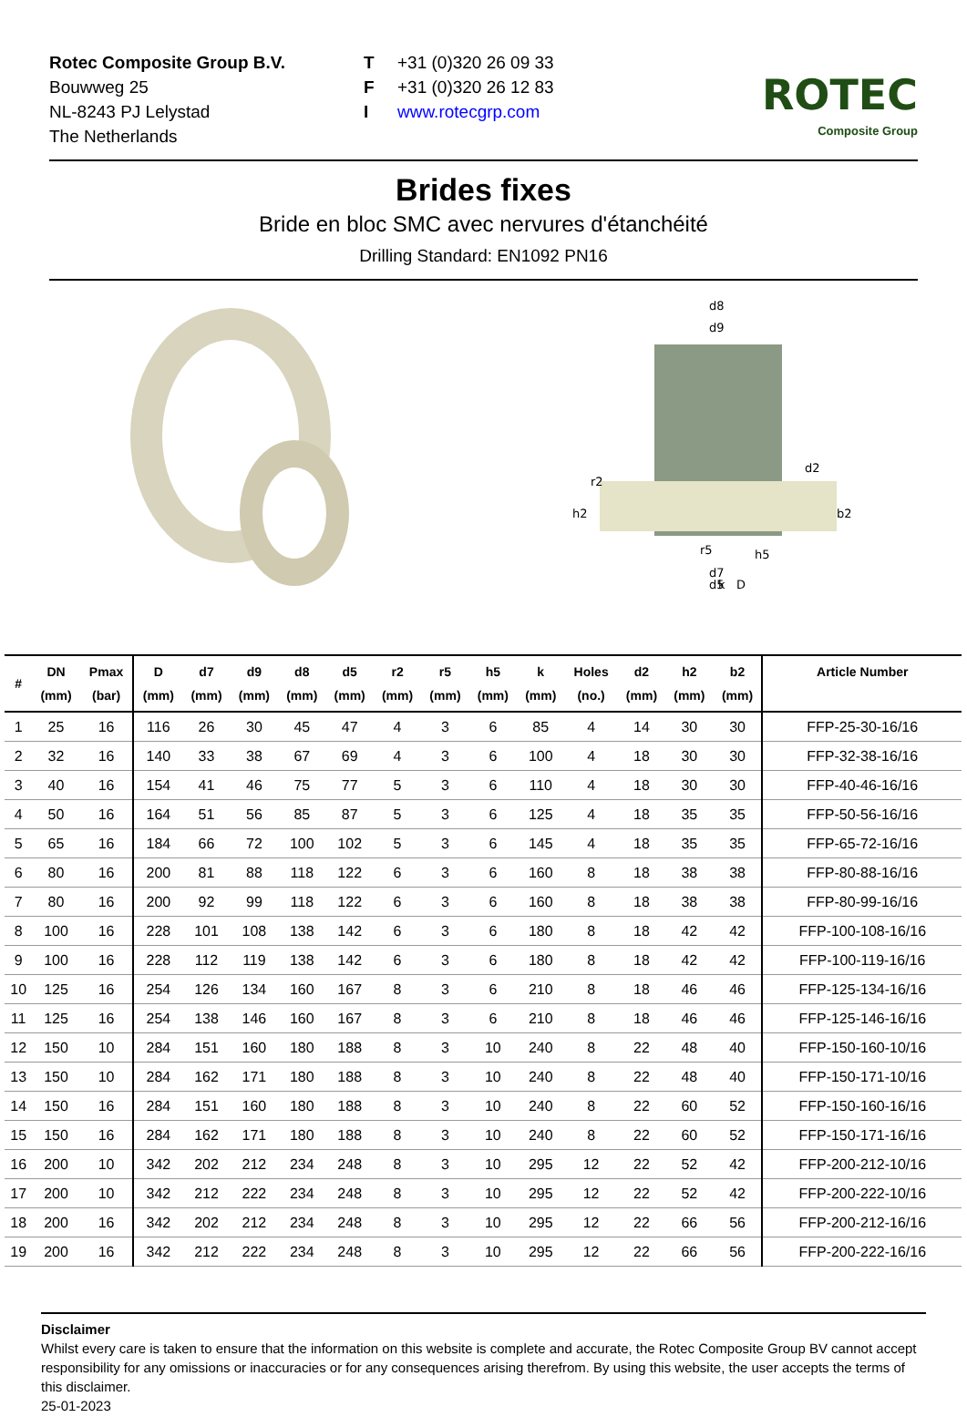Rotec Composite Group B.V.
Bouwweg 25
NL-8243 PJ Lelystad
The Netherlands
T +31 (0)320 26 09 33
F +31 (0)320 26 12 83
Iwww.rotecgrp.com
ROTEC
Composite Group
Brides fixes
Bride en bloc SMC avec nervures d'étanchéité
Drilling Standard: EN1092 PN16
d8
d9
d2
r2
h2
b2
r5
h5
d7
d5
k
D
| # | DN (mm) | Pmax (bar) | D (mm) | d7 (mm) | d9 (mm) | d8 (mm) | d5 (mm) | r2 (mm) | r5 (mm) | h5 (mm) | k (mm) | Holes (no.) | d2 (mm) | h2 (mm) | b2 (mm) | Article Number |
| --- | --- | --- | --- | --- | --- | --- | --- | --- | --- | --- | --- | --- | --- | --- | --- | --- |
| 1 | 25 | 16 | 116 | 26 | 30 | 45 | 47 | 4 | 3 | 6 | 85 | 4 | 14 | 30 | 30 | FFP-25-30-16/16 |
| 2 | 32 | 16 | 140 | 33 | 38 | 67 | 69 | 4 | 3 | 6 | 100 | 4 | 18 | 30 | 30 | FFP-32-38-16/16 |
| 3 | 40 | 16 | 154 | 41 | 46 | 75 | 77 | 5 | 3 | 6 | 110 | 4 | 18 | 30 | 30 | FFP-40-46-16/16 |
| 4 | 50 | 16 | 164 | 51 | 56 | 85 | 87 | 5 | 3 | 6 | 125 | 4 | 18 | 35 | 35 | FFP-50-56-16/16 |
| 5 | 65 | 16 | 184 | 66 | 72 | 100 | 102 | 5 | 3 | 6 | 145 | 4 | 18 | 35 | 35 | FFP-65-72-16/16 |
| 6 | 80 | 16 | 200 | 81 | 88 | 118 | 122 | 6 | 3 | 6 | 160 | 8 | 18 | 38 | 38 | FFP-80-88-16/16 |
| 7 | 80 | 16 | 200 | 92 | 99 | 118 | 122 | 6 | 3 | 6 | 160 | 8 | 18 | 38 | 38 | FFP-80-99-16/16 |
| 8 | 100 | 16 | 228 | 101 | 108 | 138 | 142 | 6 | 3 | 6 | 180 | 8 | 18 | 42 | 42 | FFP-100-108-16/16 |
| 9 | 100 | 16 | 228 | 112 | 119 | 138 | 142 | 6 | 3 | 6 | 180 | 8 | 18 | 42 | 42 | FFP-100-119-16/16 |
| 10 | 125 | 16 | 254 | 126 | 134 | 160 | 167 | 8 | 3 | 6 | 210 | 8 | 18 | 46 | 46 | FFP-125-134-16/16 |
| 11 | 125 | 16 | 254 | 138 | 146 | 160 | 167 | 8 | 3 | 6 | 210 | 8 | 18 | 46 | 46 | FFP-125-146-16/16 |
| 12 | 150 | 10 | 284 | 151 | 160 | 180 | 188 | 8 | 3 | 10 | 240 | 8 | 22 | 48 | 40 | FFP-150-160-10/16 |
| 13 | 150 | 10 | 284 | 162 | 171 | 180 | 188 | 8 | 3 | 10 | 240 | 8 | 22 | 48 | 40 | FFP-150-171-10/16 |
| 14 | 150 | 16 | 284 | 151 | 160 | 180 | 188 | 8 | 3 | 10 | 240 | 8 | 22 | 60 | 52 | FFP-150-160-16/16 |
| 15 | 150 | 16 | 284 | 162 | 171 | 180 | 188 | 8 | 3 | 10 | 240 | 8 | 22 | 60 | 52 | FFP-150-171-16/16 |
| 16 | 200 | 10 | 342 | 202 | 212 | 234 | 248 | 8 | 3 | 10 | 295 | 12 | 22 | 52 | 42 | FFP-200-212-10/16 |
| 17 | 200 | 10 | 342 | 212 | 222 | 234 | 248 | 8 | 3 | 10 | 295 | 12 | 22 | 52 | 42 | FFP-200-222-10/16 |
| 18 | 200 | 16 | 342 | 202 | 212 | 234 | 248 | 8 | 3 | 10 | 295 | 12 | 22 | 66 | 56 | FFP-200-212-16/16 |
| 19 | 200 | 16 | 342 | 212 | 222 | 234 | 248 | 8 | 3 | 10 | 295 | 12 | 22 | 66 | 56 | FFP-200-222-16/16 |
Disclaimer
Whilst every care is taken to ensure that the information on this website is complete and accurate, the Rotec Composite Group BV cannot accept responsibility for any omissions or inaccuracies or for any consequences arising therefrom. By using this website, the user accepts the terms of this disclaimer.
25-01-2023